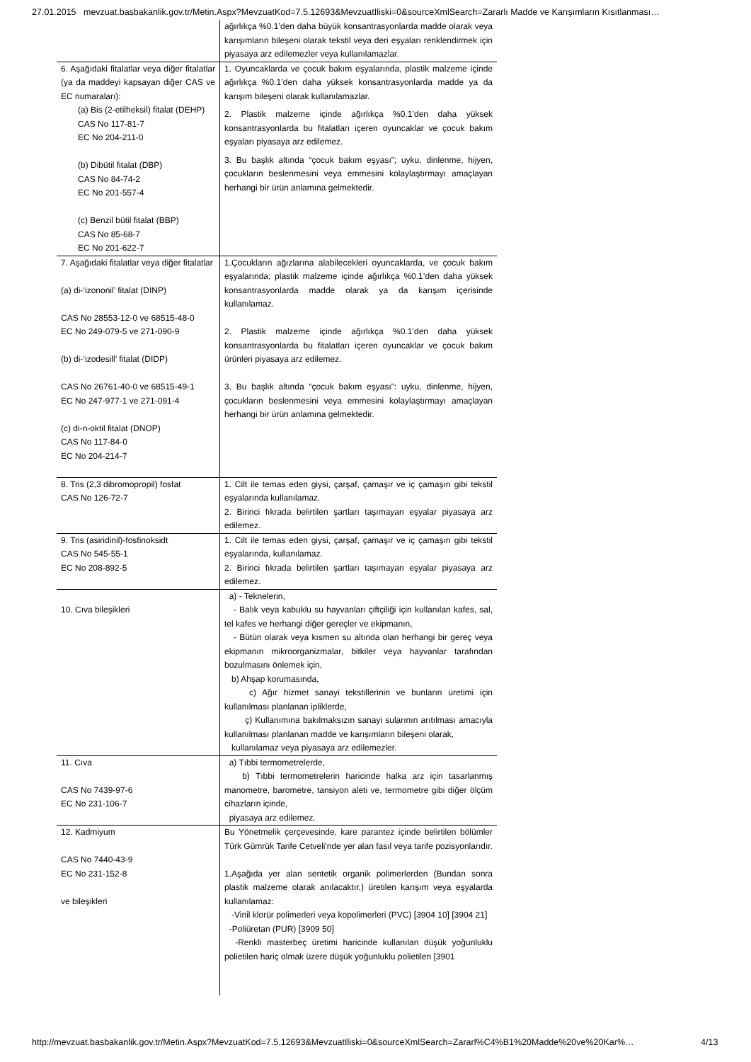27.01.2015 mevzuat.basbakanlik.gov.tr/Metin.Aspx?MevzuatKod=7.5.12693&MevzuatIliski=0&sourceXmlSearch=Zararlı Madde ve Karışımların Kısıtlanması…
| | ağırlıkça %0.1’den daha büyük konsantrasyonlarda madde olarak veya karışımların bileşeni olarak tekstil veya deri eşyaları renklendirmek için piyasaya arz edilemezler veya kullanılamazlar. |
| 6. Aşağıdaki fitalatlar veya diğer fitalatlar (ya da maddeyi kapsayan diğer CAS ve EC numaraları): (a) Bis (2-etilheksil) fitalat (DEHP) CAS No 117-81-7 EC No 204-211-0 (b) Dibütil fitalat (DBP) CAS No 84-74-2 EC No 201-557-4 (c) Benzil bütil fitalat (BBP) CAS No 85-68-7 EC No 201-622-7 | 1. Oyuncaklarda ve çocuk bakım eşyalarında, plastik malzeme içinde ağırlıkça %0.1’den daha yüksek konsantrasyonlarda madde ya da karışım bileşeni olarak kullanılamazlar. 2. Plastik malzeme içinde ağırlıkça %0.1’den daha yüksek konsantrasyonlarda bu fitalatları içeren oyuncaklar ve çocuk bakım eşyaları piyasaya arz edilemez. 3. Bu başlık altında “çocuk bakım eşyası”; uyku, dinlenme, hijyen, çocukların beslenmesini veya emmesini kolaylaştırmayı amaçlayan herhangi bir ürün anlamına gelmektedir. |
| 7. Aşağıdaki fitalatlar veya diğer fitalatlar (a) di-‘izononil’ fitalat (DINP) CAS No 28553-12-0 ve 68515-48-0 EC No 249-079-5 ve 271-090-9 (b) di-‘izodesill’ fitalat (DIDP) CAS No 26761-40-0 ve 68515-49-1 EC No 247-977-1 ve 271-091-4 (c) di-n-oktil fitalat (DNOP) CAS No 117-84-0 EC No 204-214-7 | 1.Çocukların ağızlarına alabilecekleri oyuncaklarda, ve çocuk bakım eşyalarında; plastik malzeme içinde ağırlıkça %0.1’den daha yüksek konsantrasyonlarda madde olarak ya da karışım içerisinde kullanılamaz. 2. Plastik malzeme içinde ağırlıkça %0.1’den daha yüksek konsantrasyonlarda bu fitalatları içeren oyuncaklar ve çocuk bakım ürünleri piyasaya arz edilemez. 3. Bu başlık altında “çocuk bakım eşyası”: uyku, dinlenme, hijyen, çocukların beslenmesini veya emmesini kolaylaştırmayı amaçlayan herhangi bir ürün anlamına gelmektedir. |
| 8. Tris (2,3 dibromopropil) fosfat CAS No 126-72-7 | 1. Cilt ile temas eden giysi, çarşaf, çamaşır ve iç çamaşırı gibi tekstil eşyalarında kullanılamaz. 2. Birinci fıkrada belirtilen şartları taşımayan eşyalar piyasaya arz edilemez. |
| 9. Tris (asiridinil)-fosfinoksidt CAS No 545-55-1 EC No 208-892-5 | 1. Cilt ile temas eden giysi, çarşaf, çamaşır ve iç çamaşırı gibi tekstil eşyalarında, kullanılamaz. 2. Birinci fıkrada belirtilen şartları taşımayan eşyalar piyasaya arz edilemez. |
| 10. Cıva bileşikleri | a) - Teknelerin, - Balık veya kabuklu su hayvanları çiftçiliği için kullanılan kafes, sal, tel kafes ve herhangi diğer gereçler ve ekipmanın, - Bütün olarak veya kısmen su altında olan herhangi bir gereç veya ekipmanın mikroorganizmalar, bitkiler veya hayvanlar tarafından bozulmasını önlemek için, b) Ahşap korumasında, c) Ağır hizmet sanayi tekstillerinin ve bunların üretimi için kullanılması planlanan ipliklerde, ç) Kullanımına bakılmaksızın sanayi sularının arıtılması amacıyla kullanılması planlanan madde ve karışımların bileşeni olarak, kullanılamaz veya piyasaya arz edilemezler. |
| 11. Cıva CAS No 7439-97-6 EC No 231-106-7 | a) Tıbbi termometrelerde, b) Tıbbi termometrelerin haricinde halka arz için tasarlanmış manometre, barometre, tansiyon aleti ve, termometre gibi diğer ölçüm cihazların içinde, piyasaya arz edilemez. |
| 12. Kadmiyum CAS No 7440-43-9 EC No 231-152-8 ve bileşikleri | Bu Yönetmelik çerçevesinde, kare parantez içinde belirtilen bölümler Türk Gümrük Tarife Cetveli'nde yer alan fasıl veya tarife pozisyonlarıdır. 1.Aşağıda yer alan sentetik organik polimerlerden (Bundan sonra plastik malzeme olarak anılacaktır.) üretilen karışım veya eşyalarda kullanılamaz: -Vinil klorür polimerleri veya kopolimerleri (PVC) [3904 10] [3904 21] -Poliüretan (PUR) [3909 50] -Renkli masterbeç üretimi haricinde kullanılan düşük yoğunluklu polietilen hariç olmak üzere düşük yoğunluklu polietilen [3901 |
http://mevzuat.basbakanlik.gov.tr/Metin.Aspx?MevzuatKod=7.5.12693&MevzuatIliski=0&sourceXmlSearch=Zararl%C4%B1%20Madde%20ve%20Kar%… 4/13